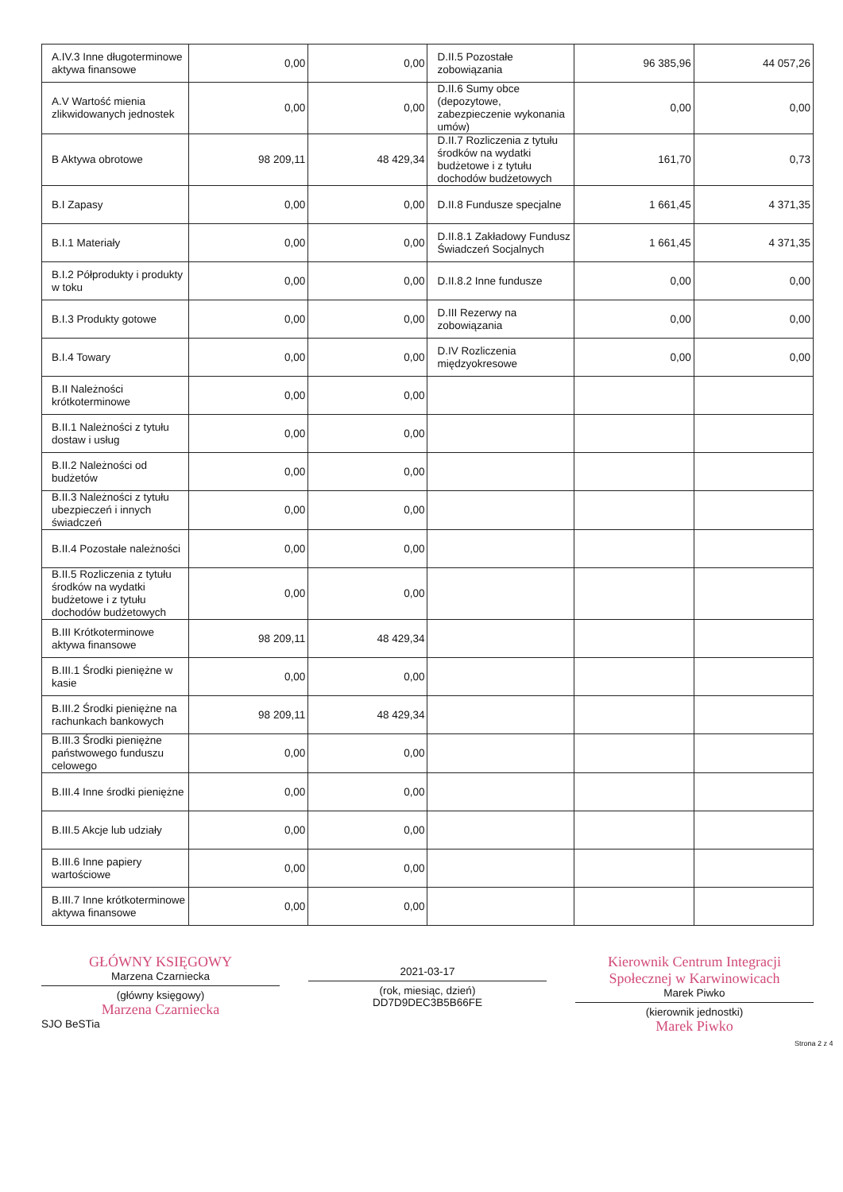| A.IV.3 Inne długoterminowe aktywa finansowe | 0,00 | 0,00 | D.II.5 Pozostałe zobowiązania | 96 385,96 | 44 057,26 |
| A.V Wartość mienia zlikwidowanych jednostek | 0,00 | 0,00 | D.II.6 Sumy obce (depozytowe, zabezpieczenie wykonania umów) | 0,00 | 0,00 |
| B Aktywa obrotowe | 98 209,11 | 48 429,34 | D.II.7 Rozliczenia z tytułu środków na wydatki budżetowe i z tytułu dochodów budżetowych | 161,70 | 0,73 |
| B.I Zapasy | 0,00 | 0,00 | D.II.8 Fundusze specjalne | 1 661,45 | 4 371,35 |
| B.I.1 Materiały | 0,00 | 0,00 | D.II.8.1 Zakładowy Fundusz Świadczeń Socjalnych | 1 661,45 | 4 371,35 |
| B.I.2 Półprodukty i produkty w toku | 0,00 | 0,00 | D.II.8.2 Inne fundusze | 0,00 | 0,00 |
| B.I.3 Produkty gotowe | 0,00 | 0,00 | D.III Rezerwy na zobowiązania | 0,00 | 0,00 |
| B.I.4 Towary | 0,00 | 0,00 | D.IV Rozliczenia międzyokresowe | 0,00 | 0,00 |
| B.II Należności krótkoterminowe | 0,00 | 0,00 | | | |
| B.II.1 Należności z tytułu dostaw i usług | 0,00 | 0,00 | | | |
| B.II.2 Należności od budżetów | 0,00 | 0,00 | | | |
| B.II.3 Należności z tytułu ubezpieczeń i innych świadczeń | 0,00 | 0,00 | | | |
| B.II.4 Pozostałe należności | 0,00 | 0,00 | | | |
| B.II.5 Rozliczenia z tytułu środków na wydatki budżetowe i z tytułu dochodów budżetowych | 0,00 | 0,00 | | | |
| B.III Krótkoterminowe aktywa finansowe | 98 209,11 | 48 429,34 | | | |
| B.III.1 Środki pieniężne w kasie | 0,00 | 0,00 | | | |
| B.III.2 Środki pieniężne na rachunkach bankowych | 98 209,11 | 48 429,34 | | | |
| B.III.3 Środki pieniężne państwowego funduszu celowego | 0,00 | 0,00 | | | |
| B.III.4 Inne środki pieniężne | 0,00 | 0,00 | | | |
| B.III.5 Akcje lub udziały | 0,00 | 0,00 | | | |
| B.III.6 Inne papiery wartościowe | 0,00 | 0,00 | | | |
| B.III.7 Inne krótkoterminowe aktywa finansowe | 0,00 | 0,00 | | | |
GŁÓWNY KSIĘGOWY
Marzena Czarniecka
(główny księgowy)
Marzena Czarniecka
SJO BeSTia
2021-03-17
(rok, miesiąc, dzień)
DD7D9DEC3B5B66FE
Kierownik Centrum Integracji Społecznej w Karwinowicach
Marek Piwko
(kierownik jednostki)
Marek Piwko
Strona 2 z 4